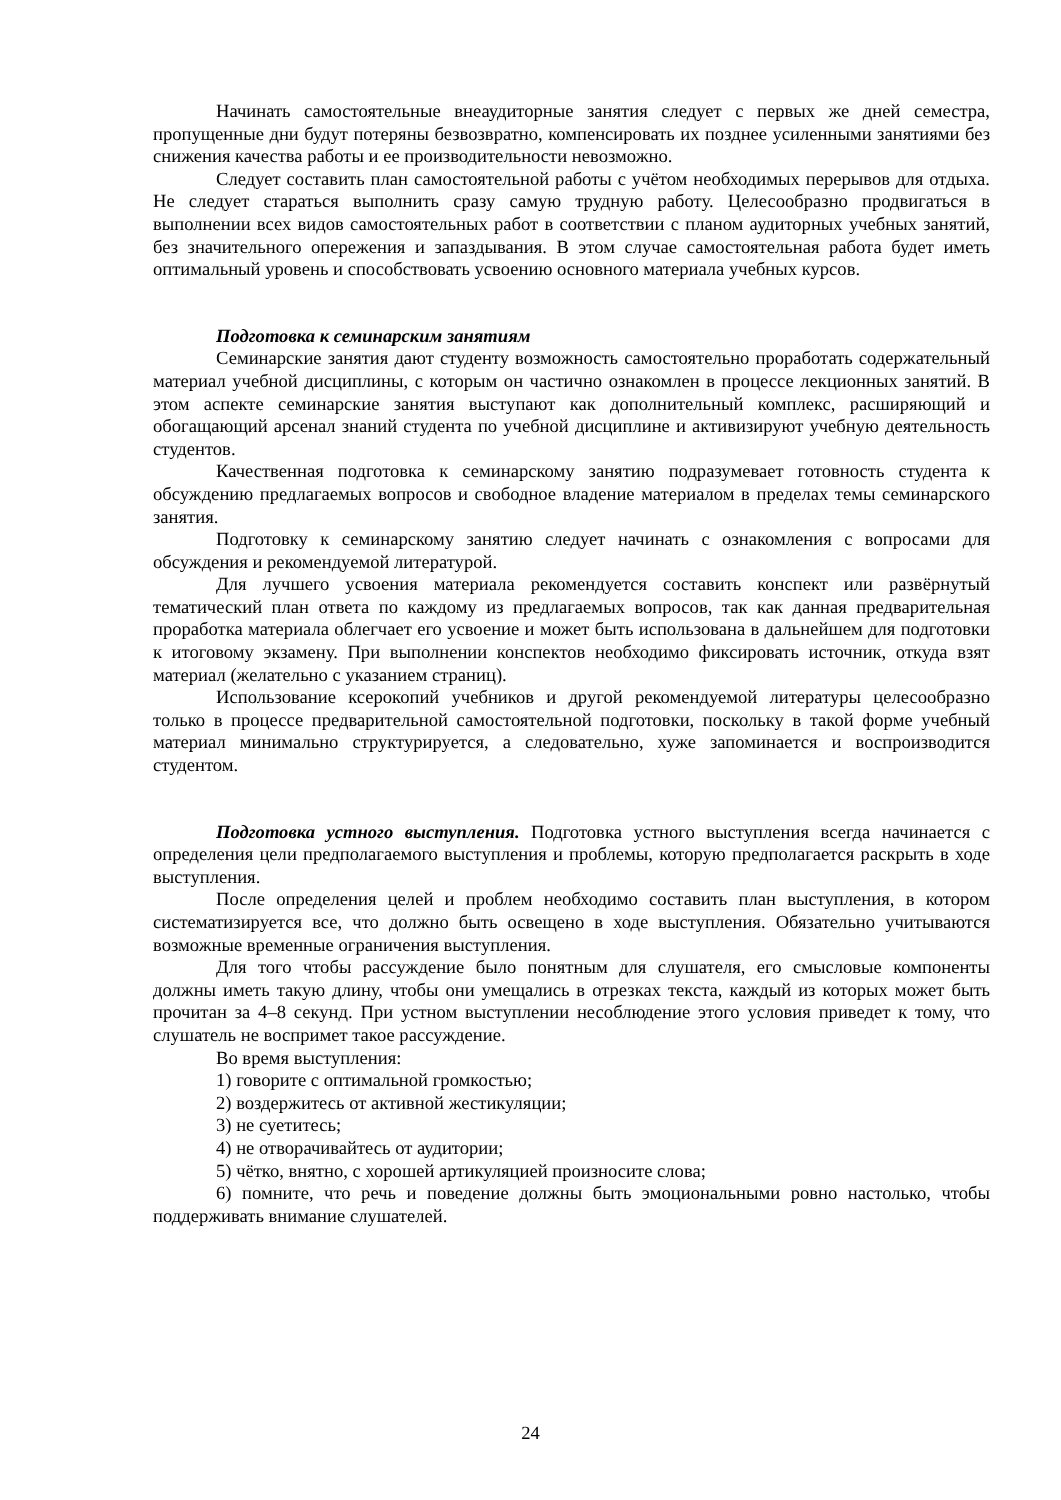Начинать самостоятельные внеаудиторные занятия следует с первых же дней семестра, пропущенные дни будут потеряны безвозвратно, компенсировать их позднее усиленными занятиями без снижения качества работы и ее производительности невозможно.
Следует составить план самостоятельной работы с учётом необходимых перерывов для отдыха. Не следует стараться выполнить сразу самую трудную работу. Целесообразно продвигаться в выполнении всех видов самостоятельных работ в соответствии с планом аудиторных учебных занятий, без значительного опережения и запаздывания. В этом случае самостоятельная работа будет иметь оптимальный уровень и способствовать усвоению основного материала учебных курсов.
Подготовка к семинарским занятиям
Семинарские занятия дают студенту возможность самостоятельно проработать содержательный материал учебной дисциплины, с которым он частично ознакомлен в процессе лекционных занятий. В этом аспекте семинарские занятия выступают как дополнительный комплекс, расширяющий и обогащающий арсенал знаний студента по учебной дисциплине и активизируют учебную деятельность студентов.
Качественная подготовка к семинарскому занятию подразумевает готовность студента к обсуждению предлагаемых вопросов и свободное владение материалом в пределах темы семинарского занятия.
Подготовку к семинарскому занятию следует начинать с ознакомления с вопросами для обсуждения и рекомендуемой литературой.
Для лучшего усвоения материала рекомендуется составить конспект или развёрнутый тематический план ответа по каждому из предлагаемых вопросов, так как данная предварительная проработка материала облегчает его усвоение и может быть использована в дальнейшем для подготовки к итоговому экзамену. При выполнении конспектов необходимо фиксировать источник, откуда взят материал (желательно с указанием страниц).
Использование ксерокопий учебников и другой рекомендуемой литературы целесообразно только в процессе предварительной самостоятельной подготовки, поскольку в такой форме учебный материал минимально структурируется, а следовательно, хуже запоминается и воспроизводится студентом.
Подготовка устного выступления. Подготовка устного выступления всегда начинается с определения цели предполагаемого выступления и проблемы, которую предполагается раскрыть в ходе выступления.
После определения целей и проблем необходимо составить план выступления, в котором систематизируется все, что должно быть освещено в ходе выступления. Обязательно учитываются возможные временные ограничения выступления.
Для того чтобы рассуждение было понятным для слушателя, его смысловые компоненты должны иметь такую длину, чтобы они умещались в отрезках текста, каждый из которых может быть прочитан за 4–8 секунд. При устном выступлении несоблюдение этого условия приведет к тому, что слушатель не воспримет такое рассуждение.
Во время выступления:
1) говорите с оптимальной громкостью;
2) воздержитесь от активной жестикуляции;
3) не суетитесь;
4) не отворачивайтесь от аудитории;
5) чётко, внятно, с хорошей артикуляцией произносите слова;
6) помните, что речь и поведение должны быть эмоциональными ровно настолько, чтобы поддерживать внимание слушателей.
24